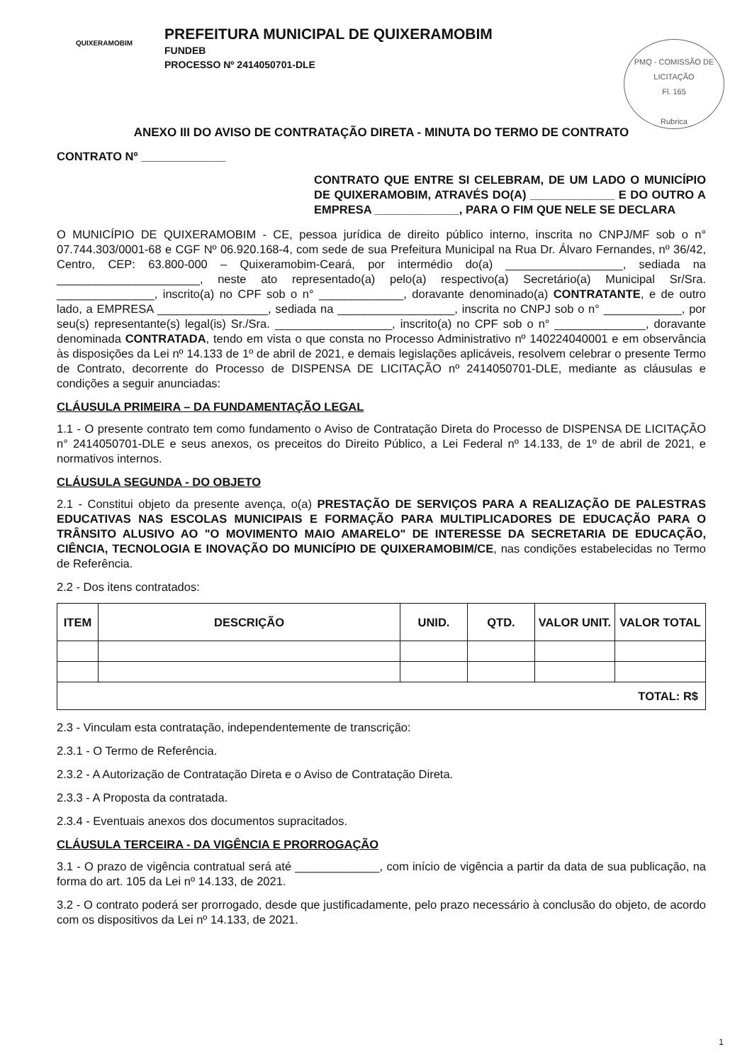QUIXERAMOBIM
PREFEITURA MUNICIPAL DE QUIXERAMOBIM
FUNDEB
PROCESSO Nº 2414050701-DLE
PMQ - COMISSÃO DE LICITAÇÃO
Fl. 165
Rubrica
ANEXO III DO AVISO DE CONTRATAÇÃO DIRETA - MINUTA DO TERMO DE CONTRATO
CONTRATO Nº _____________
CONTRATO QUE ENTRE SI CELEBRAM, DE UM LADO O MUNICÍPIO DE QUIXERAMOBIM, ATRAVÉS DO(A) _____________ E DO OUTRO A EMPRESA _____________, PARA O FIM QUE NELE SE DECLARA
O MUNICÍPIO DE QUIXERAMOBIM - CE, pessoa jurídica de direito público interno, inscrita no CNPJ/MF sob o n° 07.744.303/0001-68 e CGF Nº 06.920.168-4, com sede de sua Prefeitura Municipal na Rua Dr. Álvaro Fernandes, nº 36/42, Centro, CEP: 63.800-000 – Quixeramobim-Ceará, por intermédio do(a) __________________, sediada na ______________________, neste ato representado(a) pelo(a) respectivo(a) Secretário(a) Municipal Sr/Sra. _______________, inscrito(a) no CPF sob o n° _____________, doravante denominado(a) CONTRATANTE, e de outro lado, a EMPRESA _________________, sediada na __________________, inscrita no CNPJ sob o n° ____________, por seu(s) representante(s) legal(is) Sr./Sra. __________________, inscrito(a) no CPF sob o n° ______________, doravante denominada CONTRATADA, tendo em vista o que consta no Processo Administrativo nº 140224040001 e em observância às disposições da Lei nº 14.133 de 1º de abril de 2021, e demais legislações aplicáveis, resolvem celebrar o presente Termo de Contrato, decorrente do Processo de DISPENSA DE LICITAÇÃO nº 2414050701-DLE, mediante as cláusulas e condições a seguir anunciadas:
CLÁUSULA PRIMEIRA – DA FUNDAMENTAÇÃO LEGAL
1.1 - O presente contrato tem como fundamento o Aviso de Contratação Direta do Processo de DISPENSA DE LICITAÇÃO n° 2414050701-DLE e seus anexos, os preceitos do Direito Público, a Lei Federal nº 14.133, de 1º de abril de 2021, e normativos internos.
CLÁUSULA SEGUNDA - DO OBJETO
2.1 - Constitui objeto da presente avença, o(a) PRESTAÇÃO DE SERVIÇOS PARA A REALIZAÇÃO DE PALESTRAS EDUCATIVAS NAS ESCOLAS MUNICIPAIS E FORMAÇÃO PARA MULTIPLICADORES DE EDUCAÇÃO PARA O TRÂNSITO ALUSIVO AO "O MOVIMENTO MAIO AMARELO" DE INTERESSE DA SECRETARIA DE EDUCAÇÃO, CIÊNCIA, TECNOLOGIA E INOVAÇÃO DO MUNICÍPIO DE QUIXERAMOBIM/CE, nas condições estabelecidas no Termo de Referência.
2.2 - Dos itens contratados:
| ITEM | DESCRIÇÃO | UNID. | QTD. | VALOR UNIT. | VALOR TOTAL |
| --- | --- | --- | --- | --- | --- |
| TOTAL: R$ | | | | | |
2.3 - Vinculam esta contratação, independentemente de transcrição:
2.3.1 - O Termo de Referência.
2.3.2 - A Autorização de Contratação Direta e o Aviso de Contratação Direta.
2.3.3 - A Proposta da contratada.
2.3.4 - Eventuais anexos dos documentos supracitados.
CLÁUSULA TERCEIRA - DA VIGÊNCIA E PRORROGAÇÃO
3.1 - O prazo de vigência contratual será até _____________, com início de vigência a partir da data de sua publicação, na forma do art. 105 da Lei nº 14.133, de 2021.
3.2 - O contrato poderá ser prorrogado, desde que justificadamente, pelo prazo necessário à conclusão do objeto, de acordo com os dispositivos da Lei nº 14.133, de 2021.
1